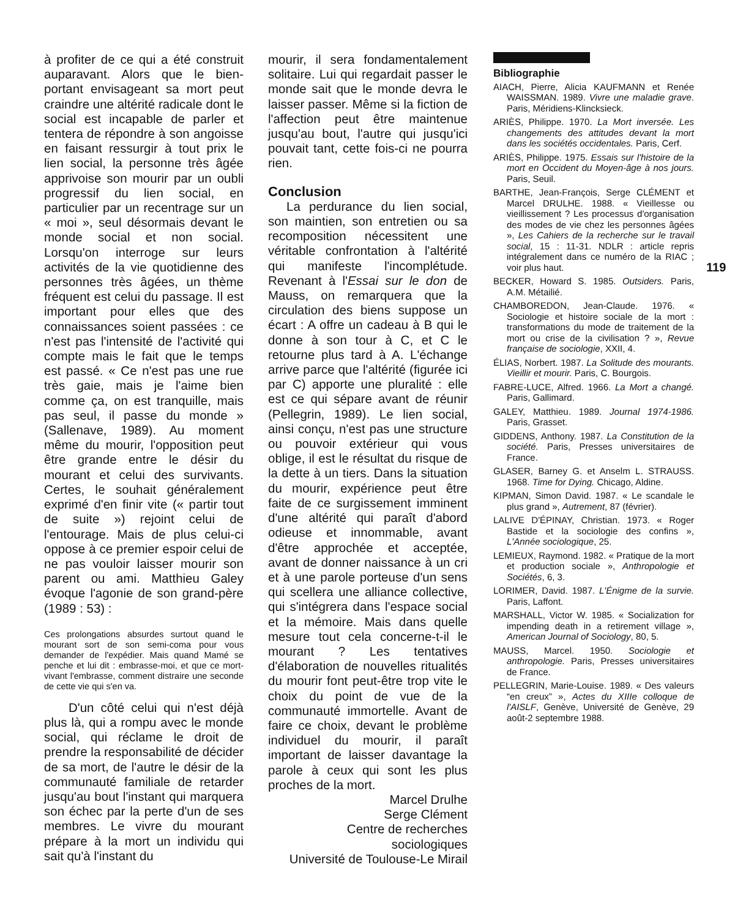à profiter de ce qui a été construit auparavant. Alors que le bien-portant envisageant sa mort peut craindre une altérité radicale dont le social est incapable de parler et tentera de répondre à son angoisse en faisant ressurgir à tout prix le lien social, la personne très âgée apprivoise son mourir par un oubli progressif du lien social, en particulier par un recentrage sur un « moi », seul désormais devant le monde social et non social. Lorsqu'on interroge sur leurs activités de la vie quotidienne des personnes très âgées, un thème fréquent est celui du passage. Il est important pour elles que des connaissances soient passées : ce n'est pas l'intensité de l'activité qui compte mais le fait que le temps est passé. « Ce n'est pas une rue très gaie, mais je l'aime bien comme ça, on est tranquille, mais pas seul, il passe du monde » (Sallenave, 1989). Au moment même du mourir, l'opposition peut être grande entre le désir du mourant et celui des survivants. Certes, le souhait généralement exprimé d'en finir vite (« partir tout de suite ») rejoint celui de l'entourage. Mais de plus celui-ci oppose à ce premier espoir celui de ne pas vouloir laisser mourir son parent ou ami. Matthieu Galey évoque l'agonie de son grand-père (1989 : 53) :
Ces prolongations absurdes surtout quand le mourant sort de son semi-coma pour vous demander de l'expédier. Mais quand Mamé se penche et lui dit : embrasse-moi, et que ce mort-vivant l'embrasse, comment distraire une seconde de cette vie qui s'en va.
D'un côté celui qui n'est déjà plus là, qui a rompu avec le monde social, qui réclame le droit de prendre la responsabilité de décider de sa mort, de l'autre le désir de la communauté familiale de retarder jusqu'au bout l'instant qui marquera son échec par la perte d'un de ses membres. Le vivre du mourant prépare à la mort un individu qui sait qu'à l'instant du
mourir, il sera fondamentalement solitaire. Lui qui regardait passer le monde sait que le monde devra le laisser passer. Même si la fiction de l'affection peut être maintenue jusqu'au bout, l'autre qui jusqu'ici pouvait tant, cette fois-ci ne pourra rien.
Conclusion
La perdurance du lien social, son maintien, son entretien ou sa recomposition nécessitent une véritable confrontation à l'altérité qui manifeste l'incomplétude. Revenant à l'Essai sur le don de Mauss, on remarquera que la circulation des biens suppose un écart : A offre un cadeau à B qui le donne à son tour à C, et C le retourne plus tard à A. L'échange arrive parce que l'altérité (figurée ici par C) apporte une pluralité : elle est ce qui sépare avant de réunir (Pellegrin, 1989). Le lien social, ainsi conçu, n'est pas une structure ou pouvoir extérieur qui vous oblige, il est le résultat du risque de la dette à un tiers. Dans la situation du mourir, expérience peut être faite de ce surgissement imminent d'une altérité qui paraît d'abord odieuse et innommable, avant d'être approchée et acceptée, avant de donner naissance à un cri et à une parole porteuse d'un sens qui scellera une alliance collective, qui s'intégrera dans l'espace social et la mémoire. Mais dans quelle mesure tout cela concerne-t-il le mourant ? Les tentatives d'élaboration de nouvelles ritualités du mourir font peut-être trop vite le choix du point de vue de la communauté immortelle. Avant de faire ce choix, devant le problème individuel du mourir, il paraît important de laisser davantage la parole à ceux qui sont les plus proches de la mort.
Marcel Drulhe
Serge Clément
Centre de recherches
sociologiques
Université de Toulouse-Le Mirail
Bibliographie
AIACH, Pierre, Alicia KAUFMANN et Renée WAISSMAN. 1989. Vivre une maladie grave. Paris, Méridiens-Klincksieck.
ARIÈS, Philippe. 1970. La Mort inversée. Les changements des attitudes devant la mort dans les sociétés occidentales. Paris, Cerf.
ARIÈS, Philippe. 1975. Essais sur l'histoire de la mort en Occident du Moyen-âge à nos jours. Paris, Seuil.
BARTHE, Jean-François, Serge CLÉMENT et Marcel DRULHE. 1988. « Vieillesse ou vieillissement ? Les processus d'organisation des modes de vie chez les personnes âgées », Les Cahiers de la recherche sur le travail social, 15 : 11-31. NDLR : article repris intégralement dans ce numéro de la RIAC ; voir plus haut.
BECKER, Howard S. 1985. Outsiders. Paris, A.M. Métailié.
CHAMBOREDON, Jean-Claude. 1976. « Sociologie et histoire sociale de la mort : transformations du mode de traitement de la mort ou crise de la civilisation ? », Revue française de sociologie, XXII, 4.
ÉLIAS, Norbert. 1987. La Solitude des mourants. Vieillir et mourir. Paris, C. Bourgois.
FABRE-LUCE, Alfred. 1966. La Mort a changé. Paris, Gallimard.
GALEY, Matthieu. 1989. Journal 1974-1986. Paris, Grasset.
GIDDENS, Anthony. 1987. La Constitution de la société. Paris, Presses universitaires de France.
GLASER, Barney G. et Anselm L. STRAUSS. 1968. Time for Dying. Chicago, Aldine.
KIPMAN, Simon David. 1987. « Le scandale le plus grand », Autrement, 87 (février).
LALIVE D'ÉPINAY, Christian. 1973. « Roger Bastide et la sociologie des confins », L'Année sociologique, 25.
LEMIEUX, Raymond. 1982. « Pratique de la mort et production sociale », Anthropologie et Sociétés, 6, 3.
LORIMER, David. 1987. L'Énigme de la survie. Paris, Laffont.
MARSHALL, Victor W. 1985. « Socialization for impending death in a retirement village », American Journal of Sociology, 80, 5.
MAUSS, Marcel. 1950. Sociologie et anthropologie. Paris, Presses universitaires de France.
PELLEGRIN, Marie-Louise. 1989. « Des valeurs “en creux” », Actes du XIIIe colloque de l'AISLF, Genève, Université de Genève, 29 août-2 septembre 1988.
119